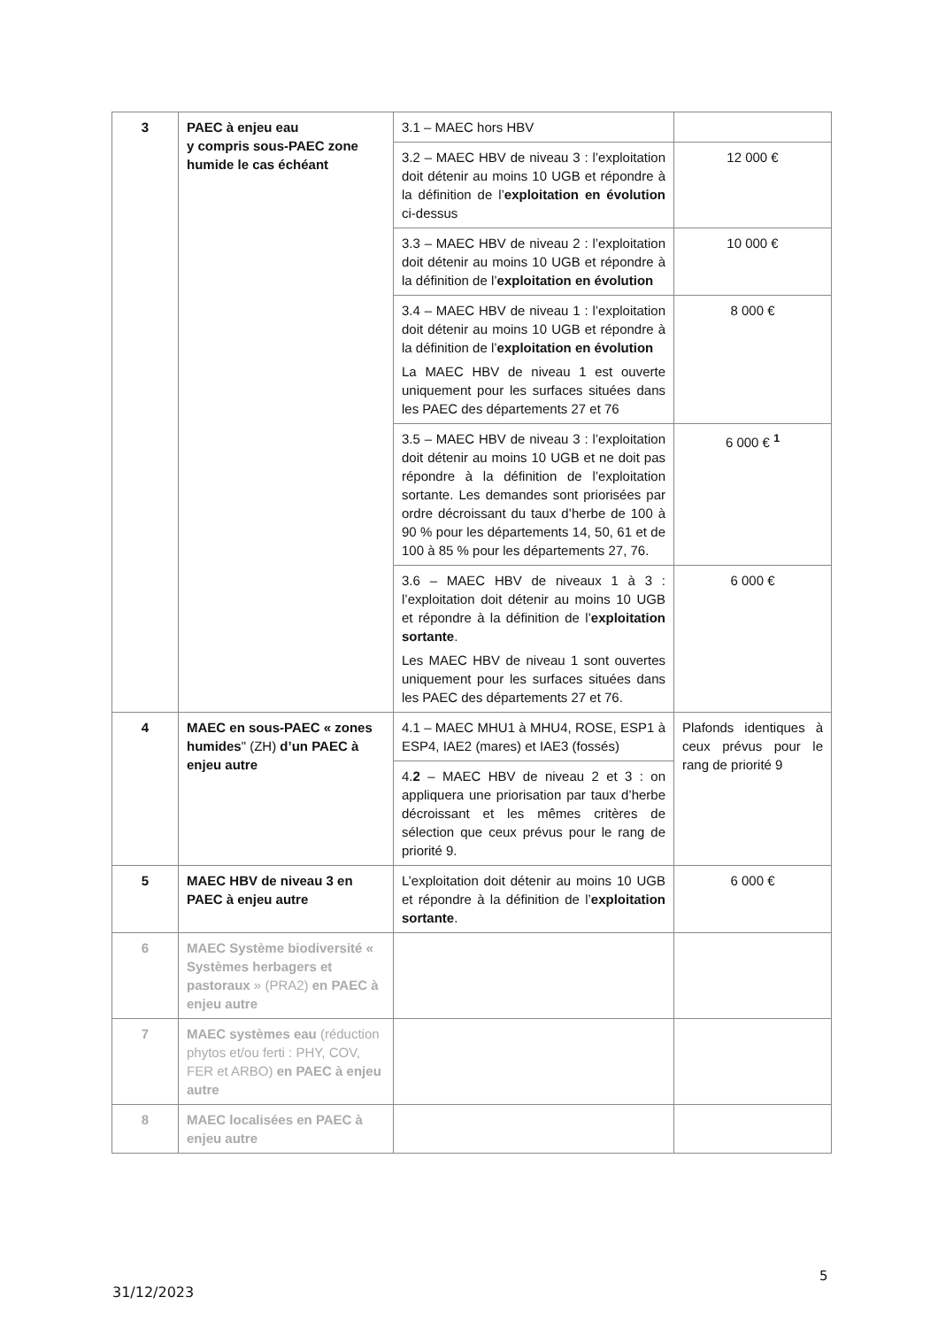| 3 | PAEC à enjeu eau y compris sous-PAEC zone humide le cas échéant | 3.1 – MAEC hors HBV | |
| | | 3.2 – MAEC HBV de niveau 3 : l’exploitation doit détenir au moins 10 UGB et répondre à la définition de l’ exploitation en évolution ci-dessus | 12 000 € |
| | | 3.3 – MAEC HBV de niveau 2 : l’exploitation doit détenir au moins 10 UGB et répondre à la définition de l’ exploitation en évolution | 10 000 € |
| | | 3.4 – MAEC HBV de niveau 1 : l’exploitation doit détenir au moins 10 UGB et répondre à la définition de l’ exploitation en évolution La MAEC HBV de niveau 1 est ouverte uniquement pour les surfaces situées dans les PAEC des départements 27 et 76 | 8 000 € |
| | | 3.5 – MAEC HBV de niveau 3 : l’exploitation doit détenir au moins 10 UGB et ne doit pas répondre à la définition de l’exploitation sortante. Les demandes sont priorisées par ordre décroissant du taux d’herbe de 100 à 90 % pour les départements 14, 50, 61 et de 100 à 85 % pour les départements 27, 76. | 6 000 € <sup>1</sup> |
| | | 3.6 – MAEC HBV de niveaux 1 à 3 : l’exploitation doit détenir au moins 10 UGB et répondre à la définition de l’ exploitation sortante . Les MAEC HBV de niveau 1 sont ouvertes uniquement pour les surfaces situées dans les PAEC des départements 27 et 76. | 6 000 € |
| 4 | MAEC en sous-PAEC « zones humides " (ZH) d’un PAEC à enjeu autre | 4.1 – MAEC MHU1 à MHU4, ROSE, ESP1 à ESP4, IAE2 (mares) et IAE3 (fossés) | Plafonds identiques à ceux prévus pour le rang de priorité 9 |
| | | 4. 2 – MAEC HBV de niveau 2 et 3 : on appliquera une priorisation par taux d’herbe décroissant et les mêmes critères de sélection que ceux prévus pour le rang de priorité 9. | |
| 5 | MAEC HBV de niveau 3 en PAEC à enjeu autre | L’exploitation doit détenir au moins 10 UGB et répondre à la définition de l’ exploitation sortante . | 6 000 € |
| 6 | MAEC Système biodiversité « Systèmes herbagers et pastoraux » (PRA2) en PAEC à enjeu autre | | |
| 7 | MAEC systèmes eau (réduction phytos et/ou ferti : PHY, COV, FER et ARBO) en PAEC à enjeu autre | | |
| 8 | MAEC localisées en PAEC à enjeu autre | | |
5
31/12/2023